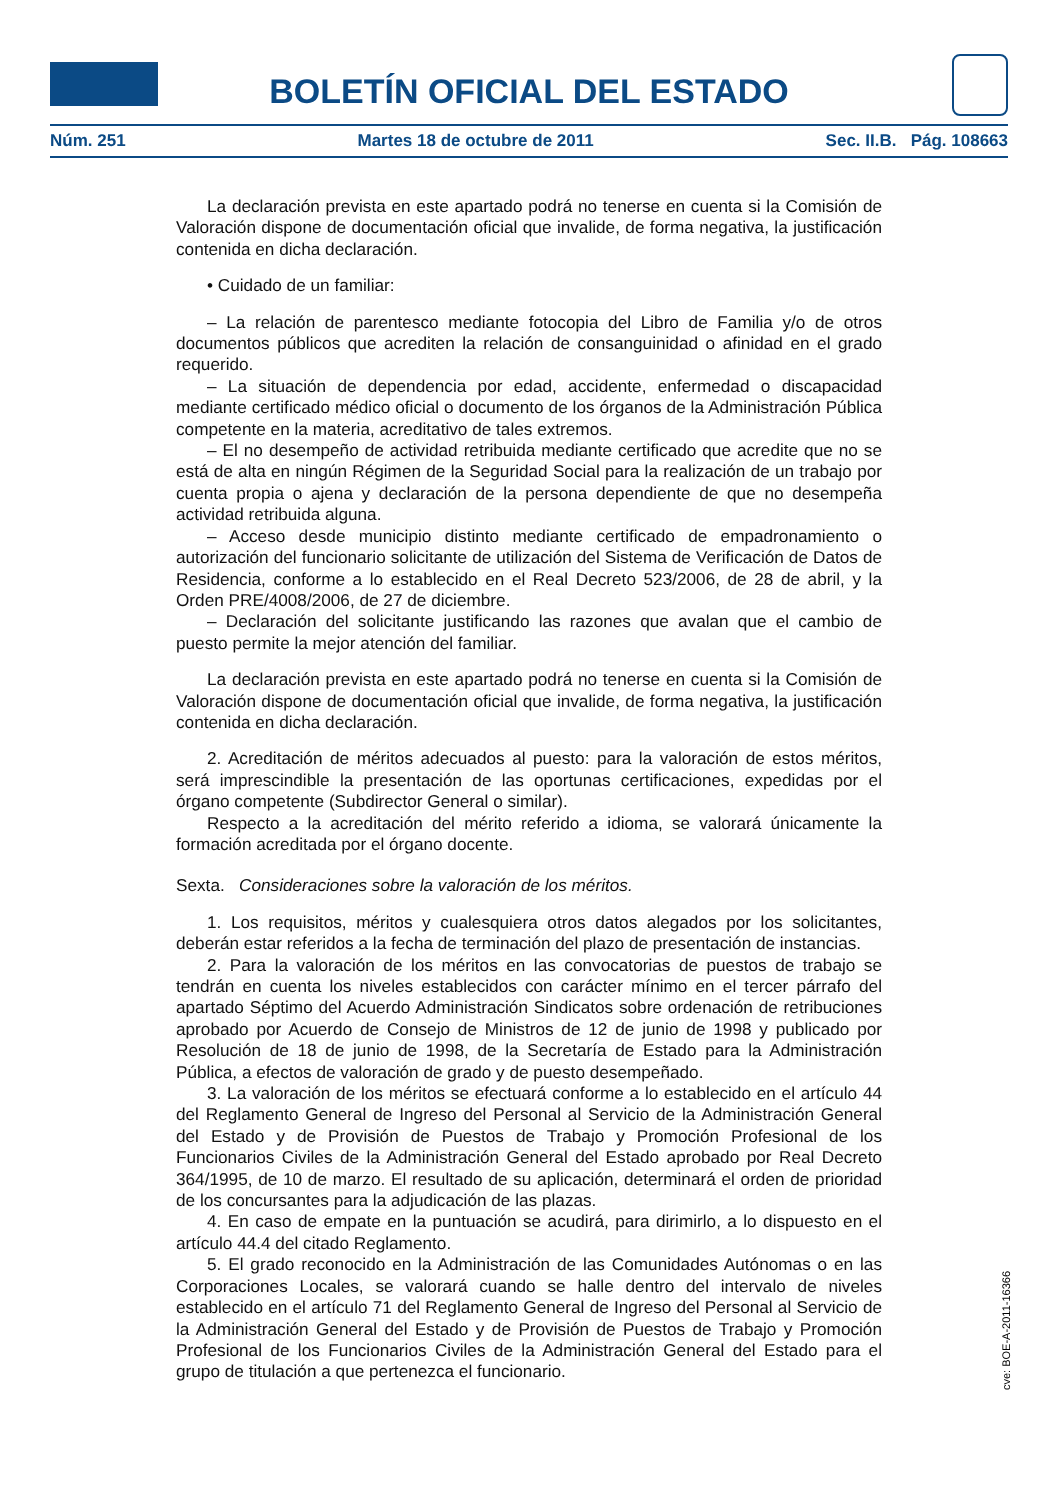BOLETÍN OFICIAL DEL ESTADO
Núm. 251 Martes 18 de octubre de 2011 Sec. II.B. Pág. 108663
La declaración prevista en este apartado podrá no tenerse en cuenta si la Comisión de Valoración dispone de documentación oficial que invalide, de forma negativa, la justificación contenida en dicha declaración.
• Cuidado de un familiar:
– La relación de parentesco mediante fotocopia del Libro de Familia y/o de otros documentos públicos que acrediten la relación de consanguinidad o afinidad en el grado requerido.
– La situación de dependencia por edad, accidente, enfermedad o discapacidad mediante certificado médico oficial o documento de los órganos de la Administración Pública competente en la materia, acreditativo de tales extremos.
– El no desempeño de actividad retribuida mediante certificado que acredite que no se está de alta en ningún Régimen de la Seguridad Social para la realización de un trabajo por cuenta propia o ajena y declaración de la persona dependiente de que no desempeña actividad retribuida alguna.
– Acceso desde municipio distinto mediante certificado de empadronamiento o autorización del funcionario solicitante de utilización del Sistema de Verificación de Datos de Residencia, conforme a lo establecido en el Real Decreto 523/2006, de 28 de abril, y la Orden PRE/4008/2006, de 27 de diciembre.
– Declaración del solicitante justificando las razones que avalan que el cambio de puesto permite la mejor atención del familiar.
La declaración prevista en este apartado podrá no tenerse en cuenta si la Comisión de Valoración dispone de documentación oficial que invalide, de forma negativa, la justificación contenida en dicha declaración.
2. Acreditación de méritos adecuados al puesto: para la valoración de estos méritos, será imprescindible la presentación de las oportunas certificaciones, expedidas por el órgano competente (Subdirector General o similar).
Respecto a la acreditación del mérito referido a idioma, se valorará únicamente la formación acreditada por el órgano docente.
Sexta. Consideraciones sobre la valoración de los méritos.
1. Los requisitos, méritos y cualesquiera otros datos alegados por los solicitantes, deberán estar referidos a la fecha de terminación del plazo de presentación de instancias.
2. Para la valoración de los méritos en las convocatorias de puestos de trabajo se tendrán en cuenta los niveles establecidos con carácter mínimo en el tercer párrafo del apartado Séptimo del Acuerdo Administración Sindicatos sobre ordenación de retribuciones aprobado por Acuerdo de Consejo de Ministros de 12 de junio de 1998 y publicado por Resolución de 18 de junio de 1998, de la Secretaría de Estado para la Administración Pública, a efectos de valoración de grado y de puesto desempeñado.
3. La valoración de los méritos se efectuará conforme a lo establecido en el artículo 44 del Reglamento General de Ingreso del Personal al Servicio de la Administración General del Estado y de Provisión de Puestos de Trabajo y Promoción Profesional de los Funcionarios Civiles de la Administración General del Estado aprobado por Real Decreto 364/1995, de 10 de marzo. El resultado de su aplicación, determinará el orden de prioridad de los concursantes para la adjudicación de las plazas.
4. En caso de empate en la puntuación se acudirá, para dirimirlo, a lo dispuesto en el artículo 44.4 del citado Reglamento.
5. El grado reconocido en la Administración de las Comunidades Autónomas o en las Corporaciones Locales, se valorará cuando se halle dentro del intervalo de niveles establecido en el artículo 71 del Reglamento General de Ingreso del Personal al Servicio de la Administración General del Estado y de Provisión de Puestos de Trabajo y Promoción Profesional de los Funcionarios Civiles de la Administración General del Estado para el grupo de titulación a que pertenezca el funcionario.
cve: BOE-A-2011-16366